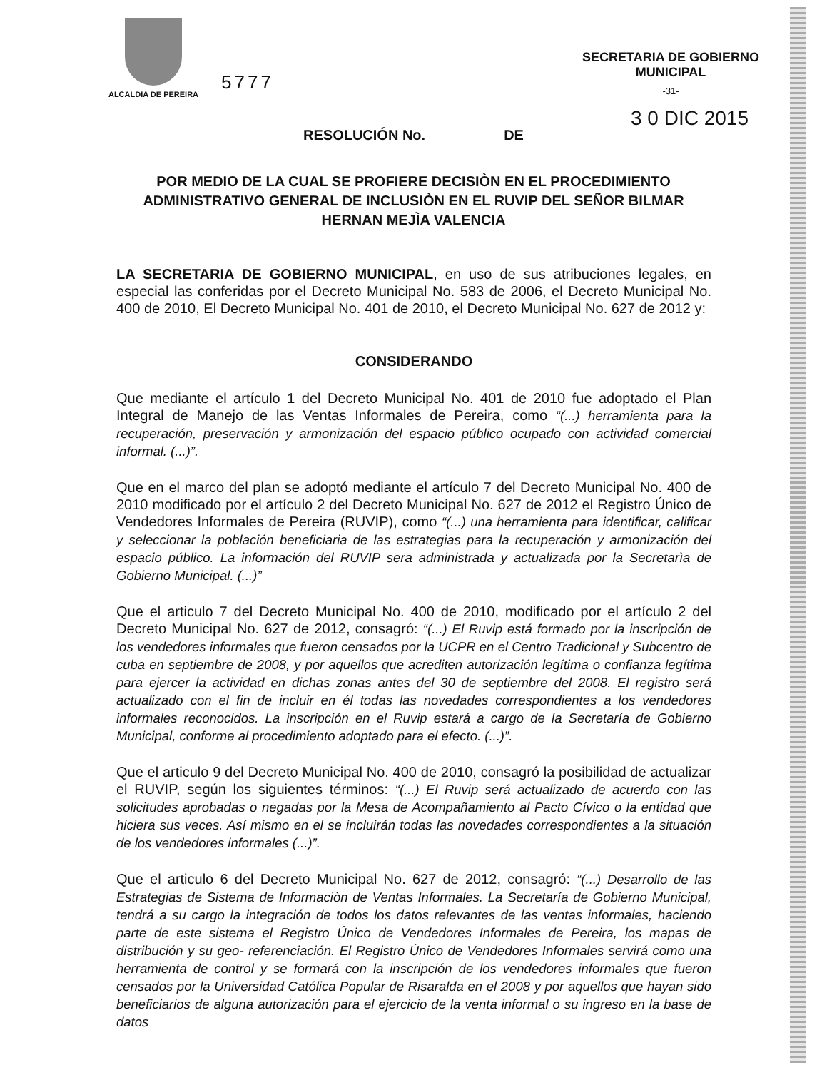ALCALDIA DE PEREIRA
SECRETARIA DE GOBIERNO
MUNICIPAL
-31-
5777
3 0 DIC 2015
RESOLUCIÓN No. DE
POR MEDIO DE LA CUAL SE PROFIERE DECISIÒN EN EL PROCEDIMIENTO ADMINISTRATIVO GENERAL DE INCLUSIÒN EN EL RUVIP DEL SEÑOR BILMAR HERNAN MEJÌA VALENCIA
LA SECRETARIA DE GOBIERNO MUNICIPAL, en uso de sus atribuciones legales, en especial las conferidas por el Decreto Municipal No. 583 de 2006, el Decreto Municipal No. 400 de 2010, El Decreto Municipal No. 401 de 2010, el Decreto Municipal No. 627 de 2012 y:
CONSIDERANDO
Que mediante el artículo 1 del Decreto Municipal No. 401 de 2010 fue adoptado el Plan Integral de Manejo de las Ventas Informales de Pereira, como “(...) herramienta para la recuperación, preservación y armonización del espacio público ocupado con actividad comercial informal. (...)”.
Que en el marco del plan se adoptó mediante el artículo 7 del Decreto Municipal No. 400 de 2010 modificado por el artículo 2 del Decreto Municipal No. 627 de 2012 el Registro Único de Vendedores Informales de Pereira (RUVIP), como “(...) una herramienta para identificar, calificar y seleccionar la población beneficiaria de las estrategias para la recuperación y armonización del espacio público. La información del RUVIP sera administrada y actualizada por la Secretarìa de Gobierno Municipal. (...)”
Que el articulo 7 del Decreto Municipal No. 400 de 2010, modificado por el artículo 2 del Decreto Municipal No. 627 de 2012, consagró: “(...) El Ruvip está formado por la inscripción de los vendedores informales que fueron censados por la UCPR en el Centro Tradicional y Subcentro de cuba en septiembre de 2008, y por aquellos que acrediten autorización legítima o confianza legítima para ejercer la actividad en dichas zonas antes del 30 de septiembre del 2008. El registro será actualizado con el fin de incluir en él todas las novedades correspondientes a los vendedores informales reconocidos. La inscripción en el Ruvip estará a cargo de la Secretaría de Gobierno Municipal, conforme al procedimiento adoptado para el efecto. (...)”.
Que el articulo 9 del Decreto Municipal No. 400 de 2010, consagró la posibilidad de actualizar el RUVIP, según los siguientes términos: “(...) El Ruvip será actualizado de acuerdo con las solicitudes aprobadas o negadas por la Mesa de Acompañamiento al Pacto Cívico o la entidad que hiciera sus veces. Así mismo en el se incluirán todas las novedades correspondientes a la situación de los vendedores informales (...)”.
Que el articulo 6 del Decreto Municipal No. 627 de 2012, consagró: “(...) Desarrollo de las Estrategias de Sistema de Informaciòn de Ventas Informales. La Secretaría de Gobierno Municipal, tendrá a su cargo la integración de todos los datos relevantes de las ventas informales, haciendo parte de este sistema el Registro Único de Vendedores Informales de Pereira, los mapas de distribución y su geo- referenciación. El Registro Único de Vendedores Informales servirá como una herramienta de control y se formará con la inscripción de los vendedores informales que fueron censados por la Universidad Católica Popular de Risaralda en el 2008 y por aquellos que hayan sido beneficiarios de alguna autorización para el ejercicio de la venta informal o su ingreso en la base de datos